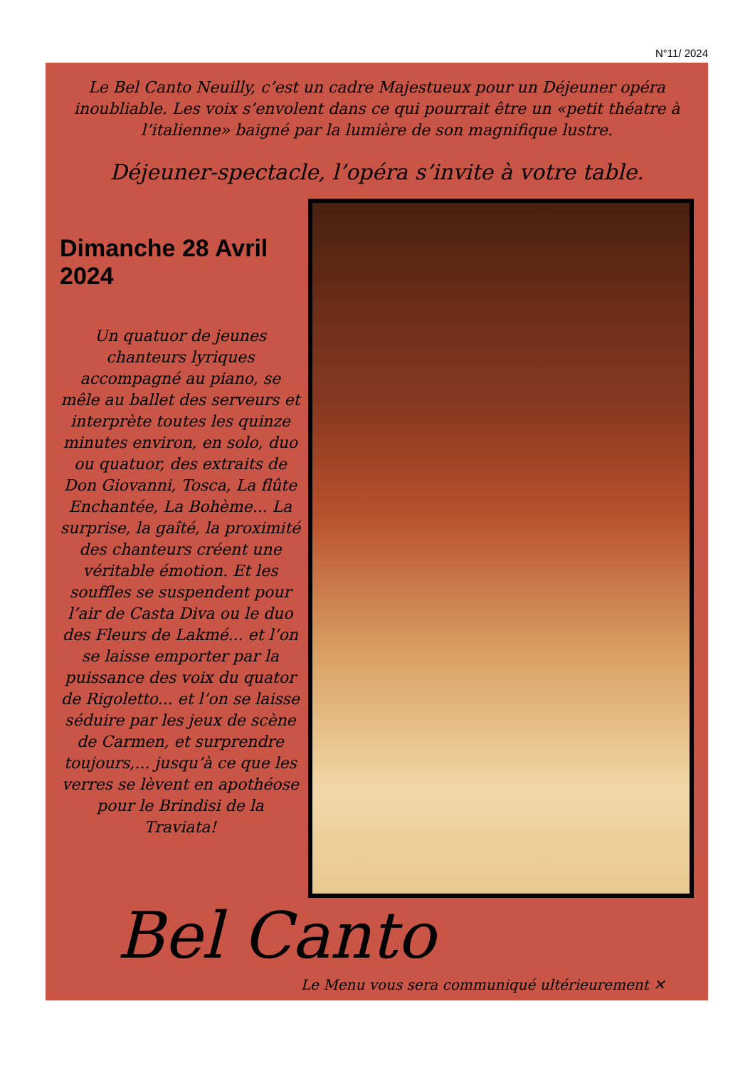N°11/ 2024
Le Bel Canto Neuilly, c’est un cadre Majestueux pour un Déjeuner opéra inoubliable. Les voix s’envolent dans ce qui pourrait être un «petit théatre à l’italienne» baigné par la lumière de son magnifique lustre.
Déjeuner-spectacle, l’opéra s’invite à votre table.
Dimanche 28 Avril 2024
Un quatuor de jeunes chanteurs lyriques accompagné au piano, se mêle au ballet des serveurs et interprète toutes les quinze minutes environ, en solo, duo ou quatuor, des extraits de Don Giovanni, Tosca, La flûte Enchantée, La Bohème... La surprise, la gaîté, la proximité des chanteurs créent une véritable émotion. Et les souffles se suspendent pour l’air de Casta Diva ou le duo des Fleurs de Lakmé... et l’on se laisse emporter par la puissance des voix du quator de Rigoletto... et l’on se laisse séduire par les jeux de scène de Carmen, et surprendre toujours,... jusqu’à ce que les verres se lèvent en apothéose pour le Brindisi de la Traviata!
Bel Canto
Le Menu vous sera communiqué ultérieurement ✕